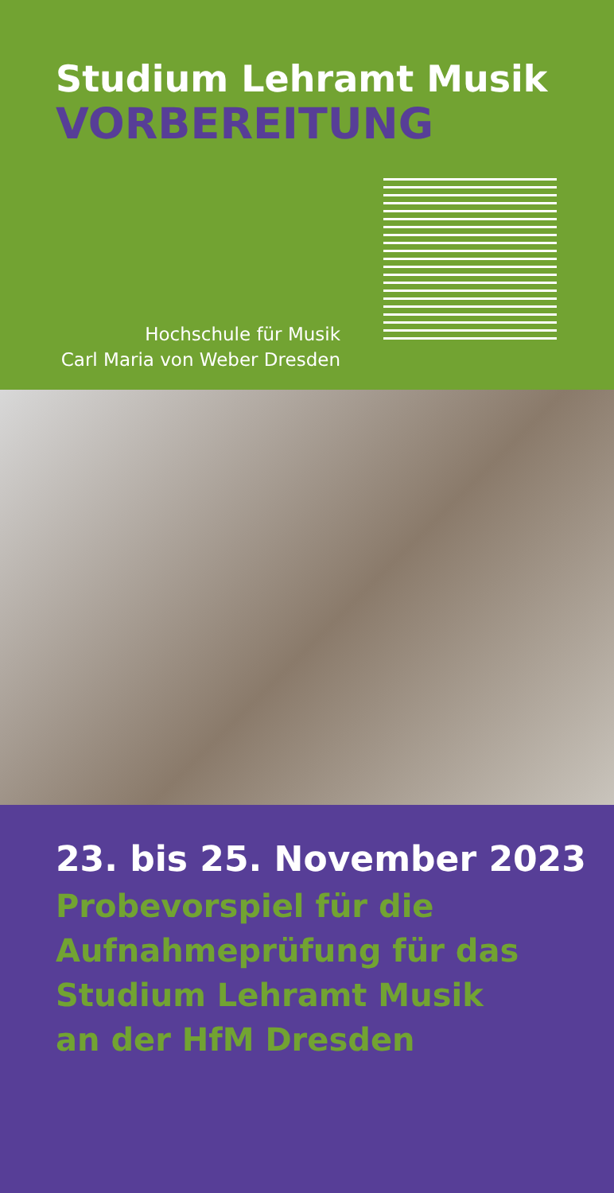Studium Lehramt Musik
VORBEREITUNG
Hochschule für Musik
Carl Maria von Weber Dresden
23. bis 25. November 2023
Probevorspiel für die
Aufnahmeprüfung für das
Studium Lehramt Musik
an der HfM Dresden